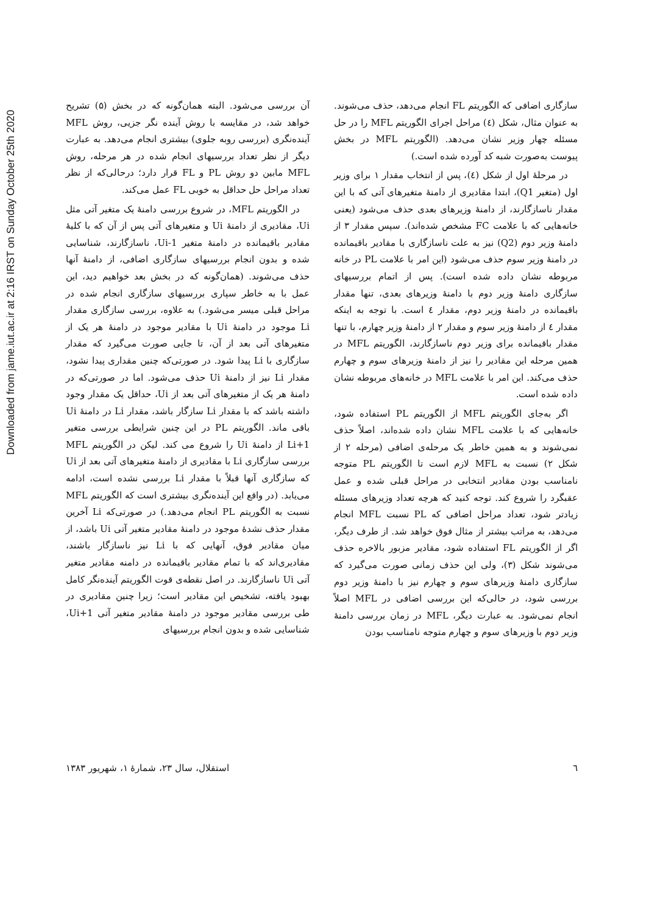Downloaded from jame.iut.ac.ir at 2:16 IRST on Sunday October 25th 2020
آن بررسی می‌شود. البته همان‌گونه که در بخش (۵) تشریح خواهد شد، در مقایسه با روش آینده نگر جزیی، روش MFL آینده‌نگری (بررسی روبه جلوی) بیشتری انجام می‌دهد. به عبارت دیگر از نظر تعداد بررسیهای انجام شده در هر مرحله، روش MFL مابین دو روش PL و FL قرار دارد؛ درحالی‌که از نظر تعداد مراحل حل حداقل به خوبی FL عمل می‌کند.
در الگوریتم MFL، در شروع بررسی دامنهٔ یک متغیر آتی مثل Ui، مقادیری از دامنهٔ Ui و متغیرهای آتی پس از آن که با کلیهٔ مقادیر باقیمانده در دامنهٔ متغیر Ui-1، ناسازگارند، شناسایی شده و بدون انجام بررسیهای سازگاری اضافی، از دامنهٔ آنها حذف می‌شوند. (همان‌گونه که در بخش بعد خواهیم دید، این عمل با به خاطر سپاری بررسیهای سازگاری انجام شده در مراحل قبلی میسر می‌شود.) به علاوه، بررسی سازگاری مقدار Li موجود در دامنهٔ Ui با مقادیر موجود در دامنهٔ هر یک از متغیرهای آتی بعد از آن، تا جایی صورت می‌گیرد که مقدار سازگاری با Li پیدا شود. در صورتی‌که چنین مقداری پیدا نشود، مقدار Li نیز از دامنهٔ Ui حذف می‌شود. اما در صورتی‌که در دامنهٔ هر یک از متغیرهای آتی بعد از Ui، حداقل یک مقدار وجود داشته باشد که با مقدار Li سازگار باشد، مقدار Li در دامنهٔ Ui باقی ماند. الگوریتم PL در این چنین شرایطی بررسی متغیر Li+1 از دامنهٔ Ui را شروع می کند. لیکن در الگوریتم MFL بررسی سازگاری Li با مقادیری از دامنهٔ متغیرهای آتی بعد از Ui که سازگاری آنها قبلاً با مقدار Li بررسی نشده است، ادامه می‌یابد. (در واقع این آینده‌نگری بیشتری است که الگوریتم MFL نسبت به الگوریتم PL انجام می‌دهد.) در صورتی‌که Li آخرین مقدار حذف نشدهٔ موجود در دامنهٔ مقادیر متغیر آتی Ui باشد، از میان مقادیر فوق، آنهایی که با Li نیز ناسازگار باشند، مقادیری‌اند که با تمام مقادیر باقیمانده در دامنه مقادیر متغیر آتی Ui ناسازگارند. در اصل نقطه‌ی قوت الگوریتم آینده‌نگر کامل بهبود یافته، تشخیص این مقادیر است؛ زیرا چنین مقادیری در طی بررسی مقادیر موجود در دامنهٔ مقادیر متغیر آتی Ui+1، شناسایی شده و بدون انجام بررسیهای
سازگاری اضافی که الگوریتم FL انجام می‌دهد، حذف می‌شوند. به عنوان مثال، شکل (٤) مراحل اجرای الگوریتم MFL را در حل مسئله چهار وزیر نشان می‌دهد. (الگوریتم MFL در بخش پیوست به‌صورت شبه کد آورده شده است.)
در مرحلهٔ اول از شکل (٤)، پس از انتخاب مقدار ۱ برای وزیر اول (متغیر Q1)، ابتدا مقادیری از دامنهٔ متغیرهای آتی که با این مقدار ناسازگارند، از دامنهٔ وزیرهای بعدی حذف می‌شود (یعنی خانه‌هایی که با علامت FC مشخص شده‌اند). سپس مقدار ۳ از دامنهٔ وزیر دوم (Q2) نیز به علت ناسازگاری با مقادیر باقیمانده در دامنهٔ وزیر سوم حذف می‌شود (این امر با علامت PL در خانه مربوطه نشان داده شده است). پس از اتمام بررسیهای سازگاری دامنهٔ وزیر دوم با دامنهٔ وزیرهای بعدی، تنها مقدار باقیمانده در دامنهٔ وزیر دوم، مقدار ٤ است. با توجه به اینکه مقدار ٤ از دامنهٔ وزیر سوم و مقدار ۲ از دامنهٔ وزیر چهارم، با تنها مقدار باقیمانده برای وزیر دوم ناسازگارند، الگوریتم MFL در همین مرحله این مقادیر را نیز از دامنهٔ وزیرهای سوم و چهارم حذف می‌کند. این امر با علامت MFL در خانه‌های مربوطه نشان داده شده است.
اگر به‌جای الگوریتم MFL از الگوریتم PL استفاده شود، خانه‌هایی که با علامت MFL نشان داده شده‌اند، اصلاً حذف نمی‌شوند و به همین خاطر یک مرحله‌ی اضافی (مرحله ۲ از شکل ۲) نسبت به MFL لازم است تا الگوریتم PL متوجه نامناسب بودن مقادیر انتخابی در مراحل قبلی شده و عمل عقبگرد را شروع کند. توجه کنید که هرچه تعداد وزیرهای مسئله زیادتر شود، تعداد مراحل اضافی که PL نسبت MFL انجام می‌دهد، به مراتب بیشتر از مثال فوق خواهد شد. از طرف دیگر، اگر از الگوریتم FL استفاده شود، مقادیر مزبور بالاخره حذف می‌شوند شکل (۳)، ولی این حذف زمانی صورت می‌گیرد که سازگاری دامنهٔ وزیرهای سوم و چهارم نیز با دامنهٔ وزیر دوم بررسی شود، در حالی‌که این بررسی اضافی در MFL اصلاً انجام نمی‌شود. به عبارت دیگر، MFL در زمان بررسی دامنهٔ وزیر دوم با وزیرهای سوم و چهارم متوجه نامناسب بودن
٦ استقلال، سال ۲۳، شمارهٔ ۱، شهریور ۱۳۸۳